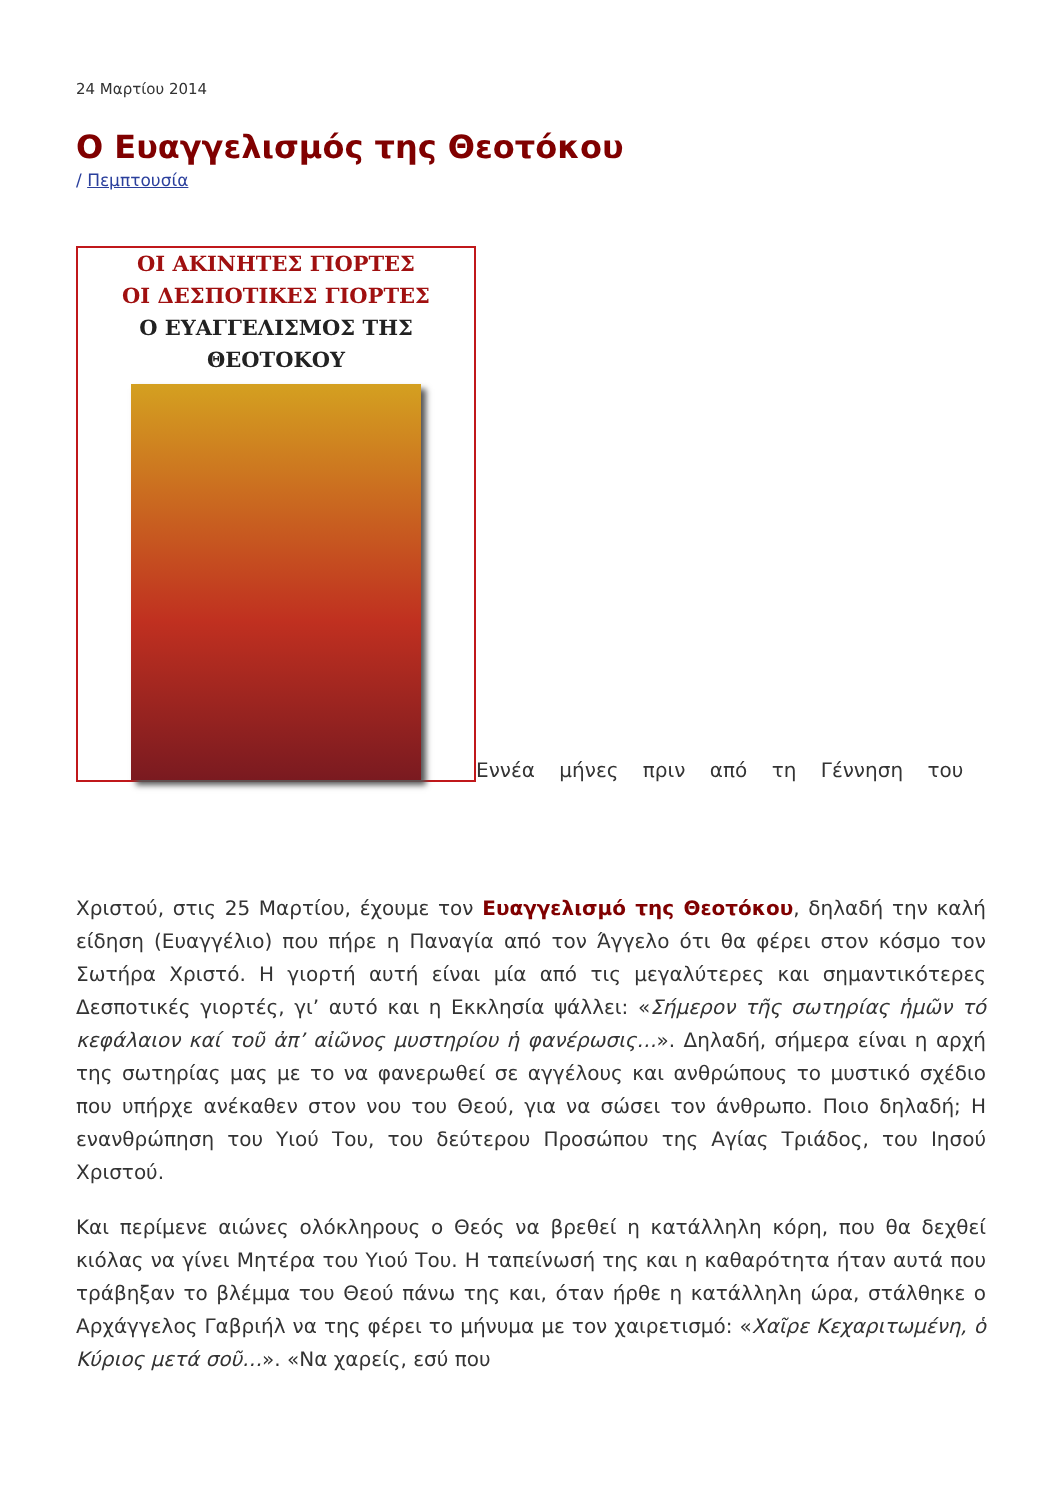24 Μαρτίου 2014
Ο Ευαγγελισμός της Θεοτόκου
/ Πεμπτουσία
ΟΙ ΑΚΙΝΗΤΕΣ ΓΙΟΡΤΕΣ
ΟΙ ΔΕΣΠΟΤΙΚΕΣ ΓΙΟΡΤΕΣ
Ο ΕΥΑΓΓΕΛΙΣΜΟΣ ΤΗΣ ΘΕΟΤΟΚΟΥ
Εννέα μήνες πριν από τη Γέννηση του
Χριστού, στις 25 Μαρτίου, έχουμε τον Ευαγγελισμό της Θεοτόκου, δηλαδή την καλή είδηση (Ευαγγέλιο) που πήρε η Παναγία από τον Άγγελο ότι θα φέρει στον κόσμο τον Σωτήρα Χριστό. Η γιορτή αυτή είναι μία από τις μεγαλύτερες και σημαντικότερες Δεσποτικές γιορτές, γι’ αυτό και η Εκκλησία ψάλλει: «Σήμερον τῆς σωτηρίας ἡμῶν τό κεφάλαιον καί τοῦ ἀπ’ αἰῶνος μυστηρίου ἡ φανέρωσις…». Δηλαδή, σήμερα είναι η αρχή της σωτηρίας μας με το να φανερωθεί σε αγγέλους και ανθρώπους το μυστικό σχέδιο που υπήρχε ανέκαθεν στον νου του Θεού, για να σώσει τον άνθρωπο. Ποιο δηλαδή; Η ενανθρώπηση του Υιού Του, του δεύτερου Προσώπου της Αγίας Τριάδος, του Ιησού Χριστού.
Και περίμενε αιώνες ολόκληρους ο Θεός να βρεθεί η κατάλληλη κόρη, που θα δεχθεί κιόλας να γίνει Μητέρα του Υιού Του. Η ταπείνωσή της και η καθαρότητα ήταν αυτά που τράβηξαν το βλέμμα του Θεού πάνω της και, όταν ήρθε η κατάλληλη ώρα, στάλθηκε ο Αρχάγγελος Γαβριήλ να της φέρει το μήνυμα με τον χαιρετισμό: «Χαῖρε Κεχαριτωμένη, ὁ Κύριος μετά σοῦ…». «Να χαρείς, εσύ που